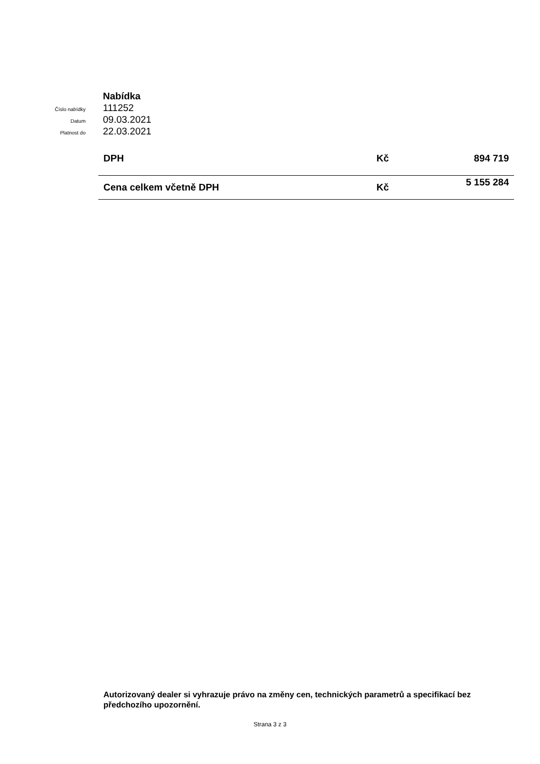Nabídka
Číslo nabídky
111252
Datum
09.03.2021
Platnost do
22.03.2021
| DPH | Kč | 894 719 |
| Cena celkem včetně DPH | Kč | 5 155 284 |
Autorizovaný dealer si vyhrazuje právo na změny cen, technických parametrů a specifikací bez předchozího upozornění.
Strana 3 z 3